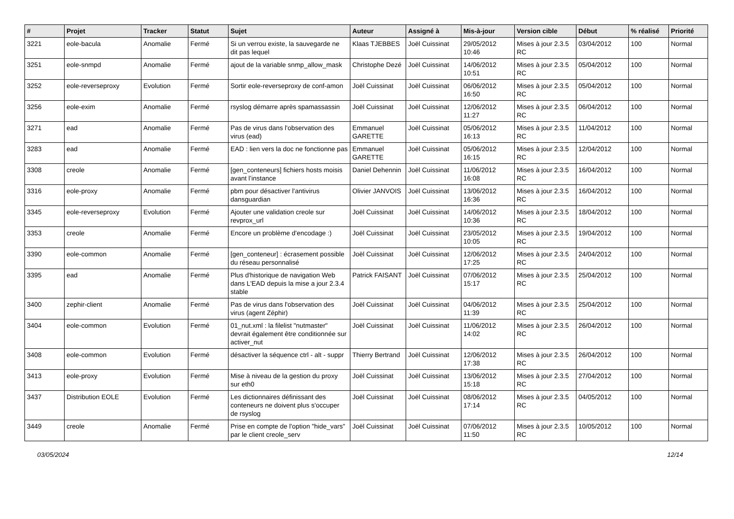| # | Projet | Tracker | Statut | Sujet | Auteur | Assigné à | Mis-à-jour | Version cible | Début | % réalisé | Priorité |
| --- | --- | --- | --- | --- | --- | --- | --- | --- | --- | --- | --- |
| 3221 | eole-bacula | Anomalie | Fermé | Si un verrou existe, la sauvegarde ne dit pas lequel | Klaas TJEBBES | Joël Cuissinat | 29/05/2012 10:46 | Mises à jour 2.3.5 RC | 03/04/2012 | 100 | Normal |
| 3251 | eole-snmpd | Anomalie | Fermé | ajout de la variable snmp_allow_mask | Christophe Dezé | Joël Cuissinat | 14/06/2012 10:51 | Mises à jour 2.3.5 RC | 05/04/2012 | 100 | Normal |
| 3252 | eole-reverseproxy | Evolution | Fermé | Sortir eole-reverseproxy de conf-amon | Joël Cuissinat | Joël Cuissinat | 06/06/2012 16:50 | Mises à jour 2.3.5 RC | 05/04/2012 | 100 | Normal |
| 3256 | eole-exim | Anomalie | Fermé | rsyslog démarre après spamassassin | Joël Cuissinat | Joël Cuissinat | 12/06/2012 11:27 | Mises à jour 2.3.5 RC | 06/04/2012 | 100 | Normal |
| 3271 | ead | Anomalie | Fermé | Pas de virus dans l'observation des virus (ead) | Emmanuel GARETTE | Joël Cuissinat | 05/06/2012 16:13 | Mises à jour 2.3.5 RC | 11/04/2012 | 100 | Normal |
| 3283 | ead | Anomalie | Fermé | EAD : lien vers la doc ne fonctionne pas | Emmanuel GARETTE | Joël Cuissinat | 05/06/2012 16:15 | Mises à jour 2.3.5 RC | 12/04/2012 | 100 | Normal |
| 3308 | creole | Anomalie | Fermé | [gen_conteneurs] fichiers hosts moisis avant l’instance | Daniel Dehennin | Joël Cuissinat | 11/06/2012 16:08 | Mises à jour 2.3.5 RC | 16/04/2012 | 100 | Normal |
| 3316 | eole-proxy | Anomalie | Fermé | pbm pour désactiver l'antivirus dansguardian | Olivier JANVOIS | Joël Cuissinat | 13/06/2012 16:36 | Mises à jour 2.3.5 RC | 16/04/2012 | 100 | Normal |
| 3345 | eole-reverseproxy | Evolution | Fermé | Ajouter une validation creole sur revprox_url | Joël Cuissinat | Joël Cuissinat | 14/06/2012 10:36 | Mises à jour 2.3.5 RC | 18/04/2012 | 100 | Normal |
| 3353 | creole | Anomalie | Fermé | Encore un problème d'encodage :) | Joël Cuissinat | Joël Cuissinat | 23/05/2012 10:05 | Mises à jour 2.3.5 RC | 19/04/2012 | 100 | Normal |
| 3390 | eole-common | Anomalie | Fermé | [gen_conteneur] : écrasement possible du réseau personnalisé | Joël Cuissinat | Joël Cuissinat | 12/06/2012 17:25 | Mises à jour 2.3.5 RC | 24/04/2012 | 100 | Normal |
| 3395 | ead | Anomalie | Fermé | Plus d'historique de navigation Web dans L'EAD depuis la mise a jour 2.3.4 stable | Patrick FAISANT | Joël Cuissinat | 07/06/2012 15:17 | Mises à jour 2.3.5 RC | 25/04/2012 | 100 | Normal |
| 3400 | zephir-client | Anomalie | Fermé | Pas de virus dans l'observation des virus (agent Zéphir) | Joël Cuissinat | Joël Cuissinat | 04/06/2012 11:39 | Mises à jour 2.3.5 RC | 25/04/2012 | 100 | Normal |
| 3404 | eole-common | Evolution | Fermé | 01_nut.xml : la filelist "nutmaster" devrait également être conditionnée sur activer_nut | Joël Cuissinat | Joël Cuissinat | 11/06/2012 14:02 | Mises à jour 2.3.5 RC | 26/04/2012 | 100 | Normal |
| 3408 | eole-common | Evolution | Fermé | désactiver la séquence ctrl - alt - suppr | Thierry Bertrand | Joël Cuissinat | 12/06/2012 17:38 | Mises à jour 2.3.5 RC | 26/04/2012 | 100 | Normal |
| 3413 | eole-proxy | Evolution | Fermé | Mise à niveau de la gestion du proxy sur eth0 | Joël Cuissinat | Joël Cuissinat | 13/06/2012 15:18 | Mises à jour 2.3.5 RC | 27/04/2012 | 100 | Normal |
| 3437 | Distribution EOLE | Evolution | Fermé | Les dictionnaires définissant des conteneurs ne doivent plus s'occuper de rsyslog | Joël Cuissinat | Joël Cuissinat | 08/06/2012 17:14 | Mises à jour 2.3.5 RC | 04/05/2012 | 100 | Normal |
| 3449 | creole | Anomalie | Fermé | Prise en compte de l'option "hide_vars" par le client creole_serv | Joël Cuissinat | Joël Cuissinat | 07/06/2012 11:50 | Mises à jour 2.3.5 RC | 10/05/2012 | 100 | Normal |
03/05/2024 12/14